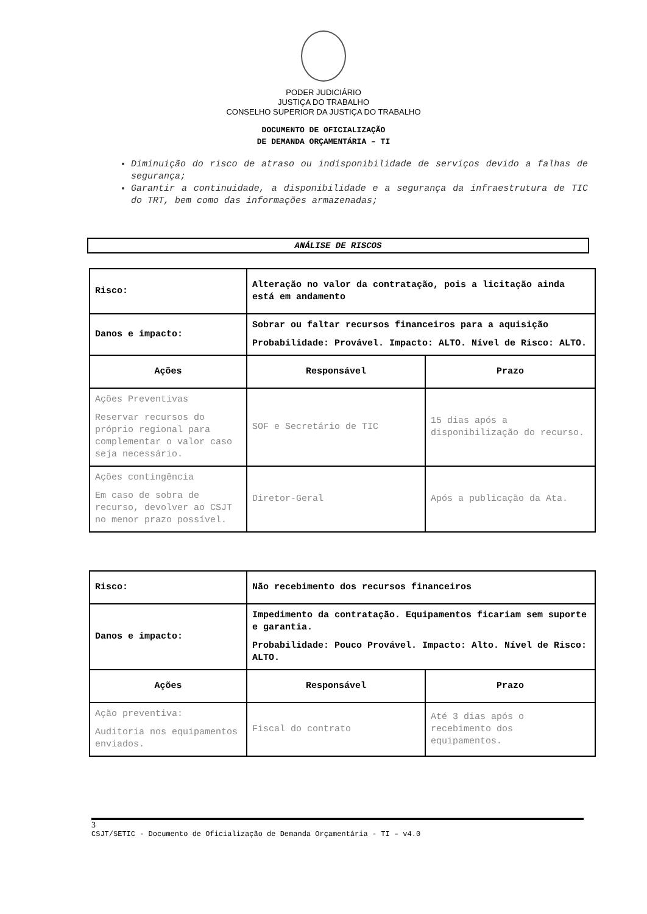PODER JUDICIÁRIO
JUSTIÇA DO TRABALHO
CONSELHO SUPERIOR DA JUSTIÇA DO TRABALHO
DOCUMENTO DE OFICIALIZAÇÃO
DE DEMANDA ORÇAMENTÁRIA – TI
Diminuição do risco de atraso ou indisponibilidade de serviços devido a falhas de segurança;
Garantir a continuidade, a disponibilidade e a segurança da infraestrutura de TIC do TRT, bem como das informações armazenadas;
ANÁLISE DE RISCOS
| Risco: | Alteração no valor da contratação, pois a licitação ainda está em andamento | |
| Danos e impacto: | Sobrar ou faltar recursos financeiros para a aquisição Probabilidade: Provável. Impacto: ALTO. Nível de Risco: ALTO. | |
| Ações | Responsável | Prazo |
| Ações Preventivas Reservar recursos do próprio regional para complementar o valor caso seja necessário. | SOF e Secretário de TIC | 15 dias após a disponibilização do recurso. |
| Ações contingência Em caso de sobra de recurso, devolver ao CSJT no menor prazo possível. | Diretor-Geral | Após a publicação da Ata. |
| Risco: | Não recebimento dos recursos financeiros | |
| Danos e impacto: | Impedimento da contratação. Equipamentos ficariam sem suporte e garantia. Probabilidade: Pouco Provável. Impacto: Alto. Nível de Risco: ALTO. | |
| Ações | Responsável | Prazo |
| Ação preventiva: Auditoria nos equipamentos enviados. | Fiscal do contrato | Até 3 dias após o recebimento dos equipamentos. |
3
CSJT/SETIC - Documento de Oficialização de Demanda Orçamentária - TI – v4.0